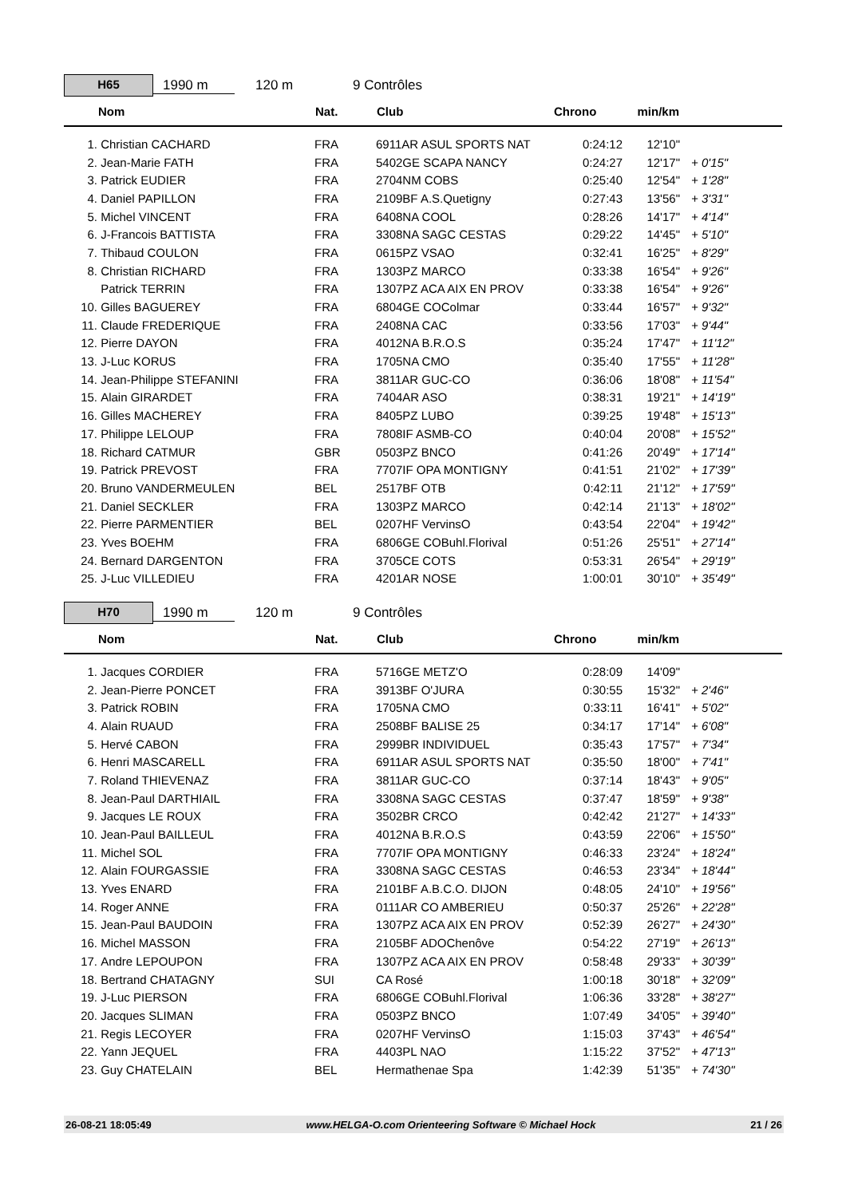H65
1990 m 120 m 9 Contrôles
| | Nom | Nat. | Club | Chrono | min/km | |
| --- | --- | --- | --- | --- | --- | --- |
| 1. | Christian CACHARD | FRA | 6911AR ASUL SPORTS NAT | 0:24:12 | 12'10" | |
| 2. | Jean-Marie FATH | FRA | 5402GE SCAPA NANCY | 0:24:27 | 12'17" | + 0'15" |
| 3. | Patrick EUDIER | FRA | 2704NM COBS | 0:25:40 | 12'54" | + 1'28" |
| 4. | Daniel PAPILLON | FRA | 2109BF A.S.Quetigny | 0:27:43 | 13'56" | + 3'31" |
| 5. | Michel VINCENT | FRA | 6408NA COOL | 0:28:26 | 14'17" | + 4'14" |
| 6. | J-Francois BATTISTA | FRA | 3308NA SAGC CESTAS | 0:29:22 | 14'45" | + 5'10" |
| 7. | Thibaud COULON | FRA | 0615PZ VSAO | 0:32:41 | 16'25" | + 8'29" |
| 8. | Christian RICHARD | FRA | 1303PZ MARCO | 0:33:38 | 16'54" | + 9'26" |
| | Patrick TERRIN | FRA | 1307PZ ACA AIX EN PROV | 0:33:38 | 16'54" | + 9'26" |
| 10. | Gilles BAGUEREY | FRA | 6804GE COColmar | 0:33:44 | 16'57" | + 9'32" |
| 11. | Claude FREDERIQUE | FRA | 2408NA CAC | 0:33:56 | 17'03" | + 9'44" |
| 12. | Pierre DAYON | FRA | 4012NA B.R.O.S | 0:35:24 | 17'47" | + 11'12" |
| 13. | J-Luc KORUS | FRA | 1705NA CMO | 0:35:40 | 17'55" | + 11'28" |
| 14. | Jean-Philippe STEFANINI | FRA | 3811AR GUC-CO | 0:36:06 | 18'08" | + 11'54" |
| 15. | Alain GIRARDET | FRA | 7404AR ASO | 0:38:31 | 19'21" | + 14'19" |
| 16. | Gilles MACHEREY | FRA | 8405PZ LUBO | 0:39:25 | 19'48" | + 15'13" |
| 17. | Philippe LELOUP | FRA | 7808IF ASMB-CO | 0:40:04 | 20'08" | + 15'52" |
| 18. | Richard CATMUR | GBR | 0503PZ BNCO | 0:41:26 | 20'49" | + 17'14" |
| 19. | Patrick PREVOST | FRA | 7707IF OPA MONTIGNY | 0:41:51 | 21'02" | + 17'39" |
| 20. | Bruno VANDERMEULEN | BEL | 2517BF OTB | 0:42:11 | 21'12" | + 17'59" |
| 21. | Daniel SECKLER | FRA | 1303PZ MARCO | 0:42:14 | 21'13" | + 18'02" |
| 22. | Pierre PARMENTIER | BEL | 0207HF VervinsO | 0:43:54 | 22'04" | + 19'42" |
| 23. | Yves BOEHM | FRA | 6806GE COBuhl.Florival | 0:51:26 | 25'51" | + 27'14" |
| 24. | Bernard DARGENTON | FRA | 3705CE COTS | 0:53:31 | 26'54" | + 29'19" |
| 25. | J-Luc VILLEDIEU | FRA | 4201AR NOSE | 1:00:01 | 30'10" | + 35'49" |
H70
1990 m 120 m 9 Contrôles
| | Nom | Nat. | Club | Chrono | min/km | |
| --- | --- | --- | --- | --- | --- | --- |
| 1. | Jacques CORDIER | FRA | 5716GE METZ'O | 0:28:09 | 14'09" | |
| 2. | Jean-Pierre PONCET | FRA | 3913BF O'JURA | 0:30:55 | 15'32" | + 2'46" |
| 3. | Patrick ROBIN | FRA | 1705NA CMO | 0:33:11 | 16'41" | + 5'02" |
| 4. | Alain RUAUD | FRA | 2508BF BALISE 25 | 0:34:17 | 17'14" | + 6'08" |
| 5. | Hervé CABON | FRA | 2999BR INDIVIDUEL | 0:35:43 | 17'57" | + 7'34" |
| 6. | Henri MASCARELL | FRA | 6911AR ASUL SPORTS NAT | 0:35:50 | 18'00" | + 7'41" |
| 7. | Roland THIEVENAZ | FRA | 3811AR GUC-CO | 0:37:14 | 18'43" | + 9'05" |
| 8. | Jean-Paul DARTHIAIL | FRA | 3308NA SAGC CESTAS | 0:37:47 | 18'59" | + 9'38" |
| 9. | Jacques LE ROUX | FRA | 3502BR CRCO | 0:42:42 | 21'27" | + 14'33" |
| 10. | Jean-Paul BAILLEUL | FRA | 4012NA B.R.O.S | 0:43:59 | 22'06" | + 15'50" |
| 11. | Michel SOL | FRA | 7707IF OPA MONTIGNY | 0:46:33 | 23'24" | + 18'24" |
| 12. | Alain FOURGASSIE | FRA | 3308NA SAGC CESTAS | 0:46:53 | 23'34" | + 18'44" |
| 13. | Yves ENARD | FRA | 2101BF A.B.C.O. DIJON | 0:48:05 | 24'10" | + 19'56" |
| 14. | Roger ANNE | FRA | 0111AR CO AMBERIEU | 0:50:37 | 25'26" | + 22'28" |
| 15. | Jean-Paul BAUDOIN | FRA | 1307PZ ACA AIX EN PROV | 0:52:39 | 26'27" | + 24'30" |
| 16. | Michel MASSON | FRA | 2105BF ADOChenôve | 0:54:22 | 27'19" | + 26'13" |
| 17. | Andre LEPOUPON | FRA | 1307PZ ACA AIX EN PROV | 0:58:48 | 29'33" | + 30'39" |
| 18. | Bertrand CHATAGNY | SUI | CA Rosé | 1:00:18 | 30'18" | + 32'09" |
| 19. | J-Luc PIERSON | FRA | 6806GE COBuhl.Florival | 1:06:36 | 33'28" | + 38'27" |
| 20. | Jacques SLIMAN | FRA | 0503PZ BNCO | 1:07:49 | 34'05" | + 39'40" |
| 21. | Regis LECOYER | FRA | 0207HF VervinsO | 1:15:03 | 37'43" | + 46'54" |
| 22. | Yann JEQUEL | FRA | 4403PL NAO | 1:15:22 | 37'52" | + 47'13" |
| 23. | Guy CHATELAIN | BEL | Hermathenae Spa | 1:42:39 | 51'35" | + 74'30" |
26-08-21 18:05:49 www.HELGA-O.com Orienteering Software © Michael Hock 21 / 26